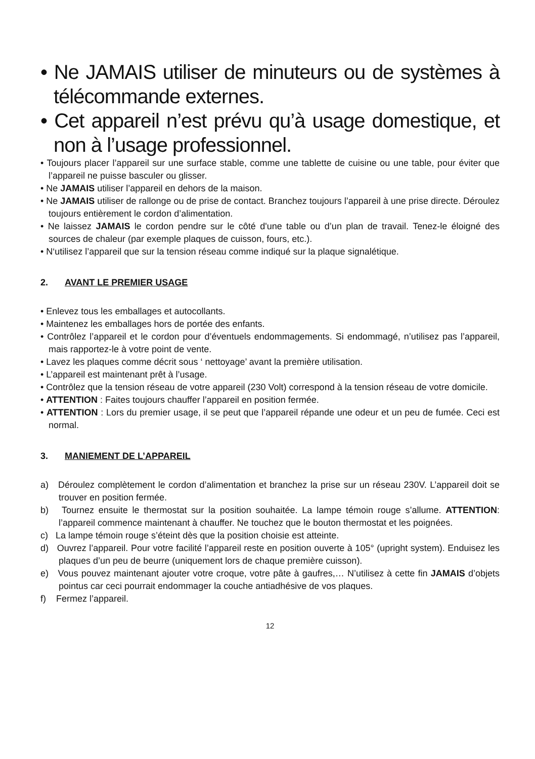• Ne JAMAIS utiliser de minuteurs ou de systèmes à télécommande externes.
• Cet appareil n’est prévu qu’à usage domestique, et non à l’usage professionnel.
• Toujours placer l’appareil sur une surface stable, comme une tablette de cuisine ou une table, pour éviter que l’appareil ne puisse basculer ou glisser.
• Ne JAMAIS utiliser l’appareil en dehors de la maison.
• Ne JAMAIS utiliser de rallonge ou de prise de contact. Branchez toujours l’appareil à une prise directe. Déroulez toujours entièrement le cordon d’alimentation.
• Ne laissez JAMAIS le cordon pendre sur le côté d'une table ou d’un plan de travail. Tenez-le éloigné des sources de chaleur (par exemple plaques de cuisson, fours, etc.).
• N‘utilisez l’appareil que sur la tension réseau comme indiqué sur la plaque signalétique.
2. AVANT LE PREMIER USAGE
• Enlevez tous les emballages et autocollants.
• Maintenez les emballages hors de portée des enfants.
• Contrôlez l’appareil et le cordon pour d’éventuels endommagements. Si endommagé, n’utilisez pas l’appareil, mais rapportez-le à votre point de vente.
• Lavez les plaques comme décrit sous ‘ nettoyage’ avant la première utilisation.
• L’appareil est maintenant prêt à l’usage.
• Contrôlez que la tension réseau de votre appareil (230 Volt) correspond à la tension réseau de votre domicile.
• ATTENTION : Faites toujours chauffer l’appareil en position fermée.
• ATTENTION : Lors du premier usage, il se peut que l’appareil répande une odeur et un peu de fumée. Ceci est normal.
3. MANIEMENT DE L’APPAREIL
a) Déroulez complètement le cordon d’alimentation et branchez la prise sur un réseau 230V. L’appareil doit se trouver en position fermée.
b) Tournez ensuite le thermostat sur la position souhaitée. La lampe témoin rouge s’allume. ATTENTION: l’appareil commence maintenant à chauffer. Ne touchez que le bouton thermostat et les poignées.
c) La lampe témoin rouge s’éteint dès que la position choisie est atteinte.
d) Ouvrez l’appareil. Pour votre facilité l’appareil reste en position ouverte à 105° (upright system). Enduisez les plaques d’un peu de beurre (uniquement lors de chaque première cuisson).
e) Vous pouvez maintenant ajouter votre croque, votre pâte à gaufres,… N’utilisez à cette fin JAMAIS d’objets pointus car ceci pourrait endommager la couche antiadhésive de vos plaques.
f) Fermez l’appareil.
12